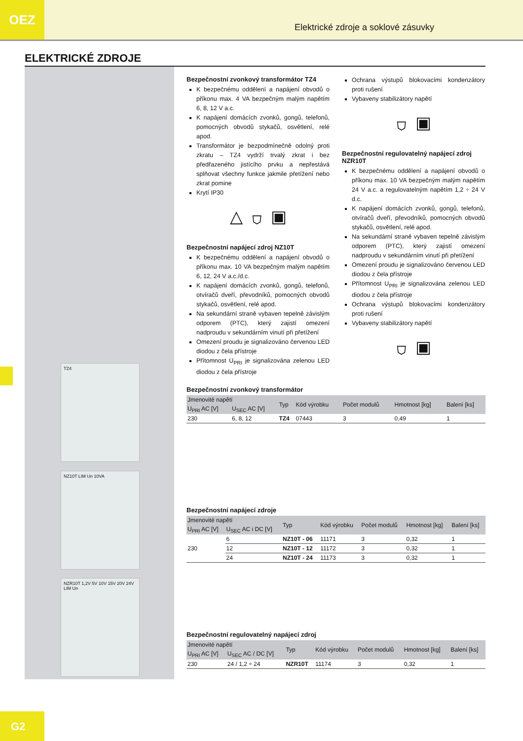OEZ
Elektrické zdroje a soklové zásuvky
ELEKTRICKÉ ZDROJE
TZ4
NZ10T LIM Un 10VA
NZR10T 1,2V 5V 10V 15V 20V 24V LIM Un
Bezpečnostní zvonkový transformátor TZ4
K bezpečnému oddělení a napájení obvodů o příkonu max. 4 VA bezpečným malým napětím 6, 8, 12 V a.c.
K napájení domácích zvonků, gongů, telefonů, pomocných obvodů stykačů, osvětlení, relé apod.
Transformátor je bezpodmínečně odolný proti zkratu – TZ4 vydrží trvalý zkrat i bez předřazeného jistícího prvku a nepřestává splňovat všechny funkce jakmile přetížení nebo zkrat pomine
Krytí IP30
△ ⛉ ▣
Bezpečnostní napájecí zdroj NZ10T
K bezpečnému oddělení a napájení obvodů o příkonu max. 10 VA bezpečným malým napětím 6, 12, 24 V a.c./d.c.
K napájení domácích zvonků, gongů, telefonů, otvíračů dveří, převodníků, pomocných obvodů stykačů, osvětlení, relé apod.
Na sekundární straně vybaven tepelně závislým odporem (PTC), který zajistí omezení nadproudu v sekundárním vinutí při přetížení
Omezení proudu je signalizováno červenou LED diodou z čela přístroje
Přítomnost U<sub>PRI</sub> je signalizována zelenou LED diodou z čela přístroje
Ochrana výstupů blokovacími kondenzátory proti rušení
Vybaveny stabilizátory napětí
⛉ ▣
Bezpečnostní regulovatelný napájecí zdroj NZR10T
K bezpečnému oddělení a napájení obvodů o příkonu max. 10 VA bezpečným malým napětím 24 V a.c. a regulovatelným napětím 1,2 ÷ 24 V d.c.
K napájení domácích zvonků, gongů, telefonů, otvíračů dveří, převodníků, pomocných obvodů stykačů, osvětlení, relé apod.
Na sekundární straně vybaven tepelně závislým odporem (PTC), který zajistí omezení nadproudu v sekundárním vinutí při přetížení
Omezení proudu je signalizováno červenou LED diodou z čela přístroje
Přítomnost U<sub>PRI</sub> je signalizována zelenou LED diodou z čela přístroje
Ochrana výstupů blokovacími kondenzátory proti rušení
Vybaveny stabilizátory napětí
⛉ ▣
Bezpečnostní zvonkový transformátor
| Jmenovité napětí | | Typ | Kód výrobku | Počet modulů | Hmotnost [kg] | Balení [ks] |
| --- | --- | --- | --- | --- | --- | --- |
| U<sub>PRI</sub> AC [V] | U<sub>SEC</sub> AC [V] | | | | | |
| 230 | 6, 8, 12 | TZ4 | 07443 | 3 | 0,49 | 1 |
Bezpečnostní napájecí zdroje
| Jmenovité napětí | | Typ | Kód výrobku | Počet modulů | Hmotnost [kg] | Balení [ks] |
| --- | --- | --- | --- | --- | --- | --- |
| U<sub>PRI</sub> AC [V] | U<sub>SEC</sub> AC i DC [V] | | | | | |
| 230 | 6 | NZ10T - 06 | 11171 | 3 | 0,32 | 1 |
| | 12 | NZ10T - 12 | 11172 | 3 | 0,32 | 1 |
| | 24 | NZ10T - 24 | 11173 | 3 | 0,32 | 1 |
Bezpečnostní regulovatelný napájecí zdroj
| Jmenovité napětí | | Typ | Kód výrobku | Počet modulů | Hmotnost [kg] | Balení [ks] |
| --- | --- | --- | --- | --- | --- | --- |
| U<sub>PRI</sub> AC [V] | U<sub>SEC</sub> AC / DC [V] | | | | | |
| 230 | 24 / 1,2 ÷ 24 | NZR10T | 11174 | 3 | 0,32 | 1 |
G2